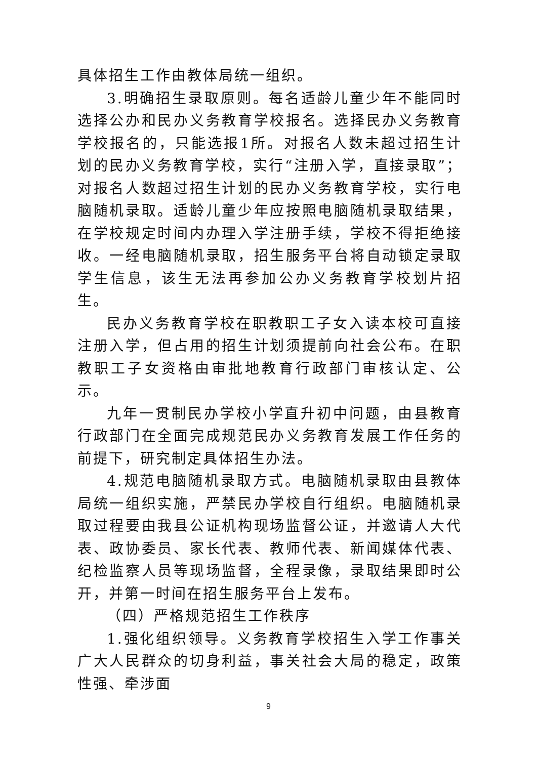具体招生工作由教体局统一组织。
3.明确招生录取原则。每名适龄儿童少年不能同时选择公办和民办义务教育学校报名。选择民办义务教育学校报名的，只能选报1所。对报名人数未超过招生计划的民办义务教育学校，实行“注册入学，直接录取”；对报名人数超过招生计划的民办义务教育学校，实行电脑随机录取。适龄儿童少年应按照电脑随机录取结果，在学校规定时间内办理入学注册手续，学校不得拒绝接收。一经电脑随机录取，招生服务平台将自动锁定录取学生信息，该生无法再参加公办义务教育学校划片招生。
民办义务教育学校在职教职工子女入读本校可直接注册入学，但占用的招生计划须提前向社会公布。在职教职工子女资格由审批地教育行政部门审核认定、公示。
九年一贯制民办学校小学直升初中问题，由县教育行政部门在全面完成规范民办义务教育发展工作任务的前提下，研究制定具体招生办法。
4.规范电脑随机录取方式。电脑随机录取由县教体局统一组织实施，严禁民办学校自行组织。电脑随机录取过程要由我县公证机构现场监督公证，并邀请人大代表、政协委员、家长代表、教师代表、新闻媒体代表、纪检监察人员等现场监督，全程录像，录取结果即时公开，并第一时间在招生服务平台上发布。
（四）严格规范招生工作秩序
1.强化组织领导。义务教育学校招生入学工作事关广大人民群众的切身利益，事关社会大局的稳定，政策性强、牵涉面
9